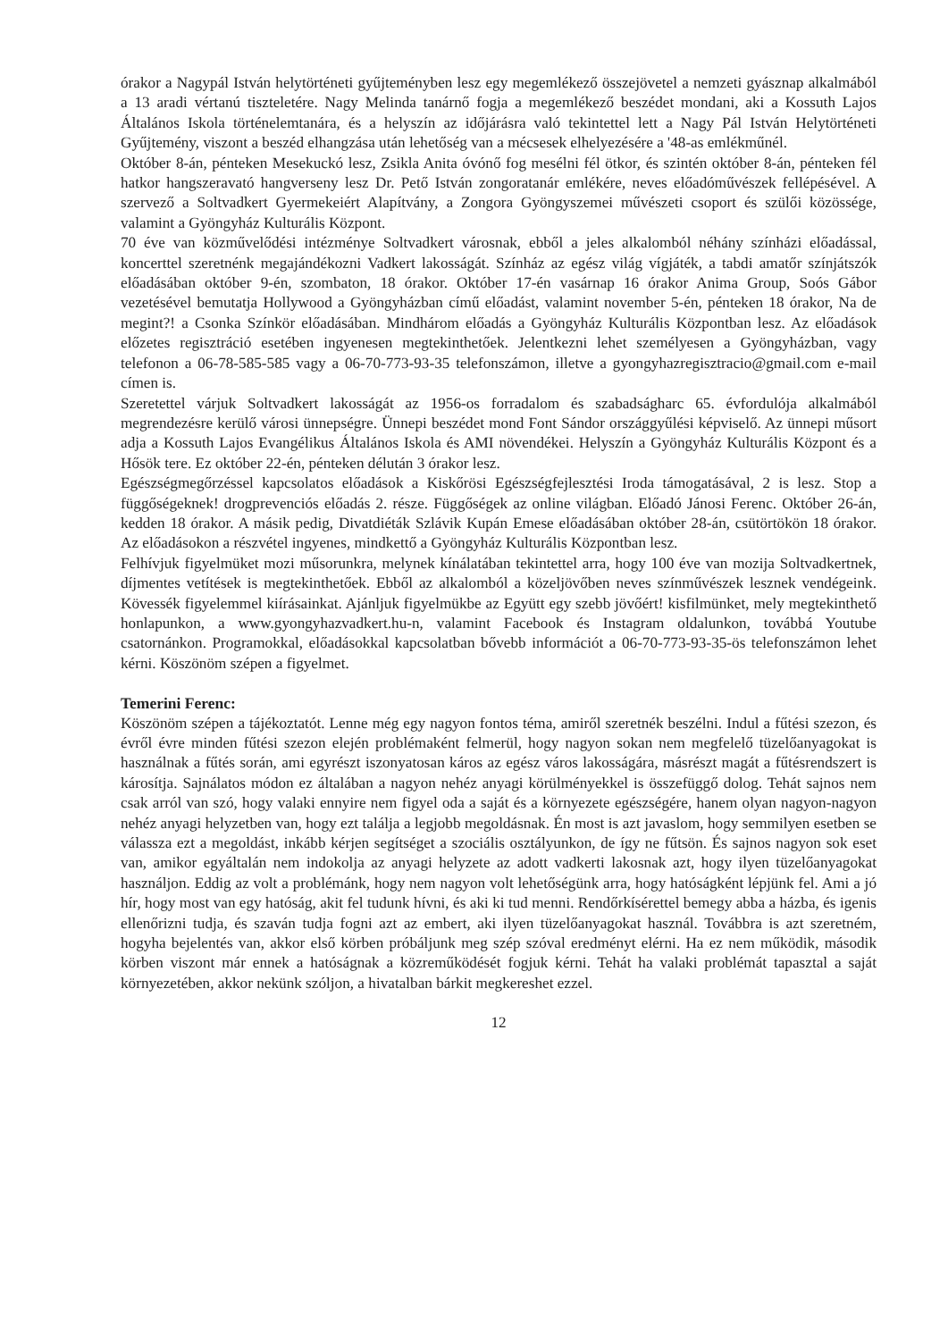órakor a Nagypál István helytörténeti gyűjteményben lesz egy megemlékező összejövetel a nemzeti gyásznap alkalmából a 13 aradi vértanú tiszteletére. Nagy Melinda tanárnő fogja a megemlékező beszédet mondani, aki a Kossuth Lajos Általános Iskola történelemtanára, és a helyszín az időjárásra való tekintettel lett a Nagy Pál István Helytörténeti Gyűjtemény, viszont a beszéd elhangzása után lehetőség van a mécsesek elhelyezésére a '48-as emlékműnél.
Október 8-án, pénteken Mesekuckó lesz, Zsikla Anita óvónő fog mesélni fél ötkor, és szintén október 8-án, pénteken fél hatkor hangszeravató hangverseny lesz Dr. Pető István zongoratanár emlékére, neves előadóművészek fellépésével. A szervező a Soltvadkert Gyermekeiért Alapítvány, a Zongora Gyöngyszemei művészeti csoport és szülői közössége, valamint a Gyöngyház Kulturális Központ.
70 éve van közművelődési intézménye Soltvadkert városnak, ebből a jeles alkalomból néhány színházi előadással, koncerttel szeretnénk megajándékozni Vadkert lakosságát. Színház az egész világ vígjáték, a tabdi amatőr színjátszók előadásában október 9-én, szombaton, 18 órakor. Október 17-én vasárnap 16 órakor Anima Group, Soós Gábor vezetésével bemutatja Hollywood a Gyöngyházban című előadást, valamint november 5-én, pénteken 18 órakor, Na de megint?! a Csonka Színkör előadásában. Mindhárom előadás a Gyöngyház Kulturális Központban lesz. Az előadások előzetes regisztráció esetében ingyenesen megtekinthetőek. Jelentkezni lehet személyesen a Gyöngyházban, vagy telefonon a 06-78-585-585 vagy a 06-70-773-93-35 telefonszámon, illetve a gyongyhazregisztracio@gmail.com e-mail címen is.
Szeretettel várjuk Soltvadkert lakosságát az 1956-os forradalom és szabadságharc 65. évfordulója alkalmából megrendezésre kerülő városi ünnepségre. Ünnepi beszédet mond Font Sándor országgyűlési képviselő. Az ünnepi műsort adja a Kossuth Lajos Evangélikus Általános Iskola és AMI növendékei. Helyszín a Gyöngyház Kulturális Központ és a Hősök tere. Ez október 22-én, pénteken délután 3 órakor lesz.
Egészségmegőrzéssel kapcsolatos előadások a Kiskőrösi Egészségfejlesztési Iroda támogatásával, 2 is lesz. Stop a függőségeknek! drogprevenciós előadás 2. része. Függőségek az online világban. Előadó Jánosi Ferenc. Október 26-án, kedden 18 órakor. A másik pedig, Divatdiéták Szlávik Kupán Emese előadásában október 28-án, csütörtökön 18 órakor. Az előadásokon a részvétel ingyenes, mindkettő a Gyöngyház Kulturális Központban lesz.
Felhívjuk figyelmüket mozi műsorunkra, melynek kínálatában tekintettel arra, hogy 100 éve van mozija Soltvadkertnek, díjmentes vetítések is megtekinthetőek. Ebből az alkalomból a közeljövőben neves színművészek lesznek vendégeink. Kövessék figyelemmel kiírásainkat. Ajánljuk figyelmükbe az Együtt egy szebb jövőért! kisfilmünket, mely megtekinthető honlapunkon, a www.gyongyhazvadkert.hu-n, valamint Facebook és Instagram oldalunkon, továbbá Youtube csatornánkon. Programokkal, előadásokkal kapcsolatban bővebb információt a 06-70-773-93-35-ös telefonszámon lehet kérni. Köszönöm szépen a figyelmet.
Temerini Ferenc:
Köszönöm szépen a tájékoztatót. Lenne még egy nagyon fontos téma, amiről szeretnék beszélni. Indul a fűtési szezon, és évről évre minden fűtési szezon elején problémaként felmerül, hogy nagyon sokan nem megfelelő tüzelőanyagokat is használnak a fűtés során, ami egyrészt iszonyatosan káros az egész város lakosságára, másrészt magát a fűtésrendszert is károsítja. Sajnálatos módon ez általában a nagyon nehéz anyagi körülményekkel is összefüggő dolog. Tehát sajnos nem csak arról van szó, hogy valaki ennyire nem figyel oda a saját és a környezete egészségére, hanem olyan nagyon-nagyon nehéz anyagi helyzetben van, hogy ezt találja a legjobb megoldásnak. Én most is azt javaslom, hogy semmilyen esetben se válassza ezt a megoldást, inkább kérjen segítséget a szociális osztályunkon, de így ne fűtsön. És sajnos nagyon sok eset van, amikor egyáltalán nem indokolja az anyagi helyzete az adott vadkerti lakosnak azt, hogy ilyen tüzelőanyagokat használjon. Eddig az volt a problémánk, hogy nem nagyon volt lehetőségünk arra, hogy hatóságként lépjünk fel. Ami a jó hír, hogy most van egy hatóság, akit fel tudunk hívni, és aki ki tud menni. Rendőrkísérettel bemegy abba a házba, és igenis ellenőrizni tudja, és szaván tudja fogni azt az embert, aki ilyen tüzelőanyagokat használ. Továbbra is azt szeretném, hogyha bejelentés van, akkor első körben próbáljunk meg szép szóval eredményt elérni. Ha ez nem működik, második körben viszont már ennek a hatóságnak a közreműködését fogjuk kérni. Tehát ha valaki problémát tapasztal a saját környezetében, akkor nekünk szóljon, a hivatalban bárkit megkereshet ezzel.
12